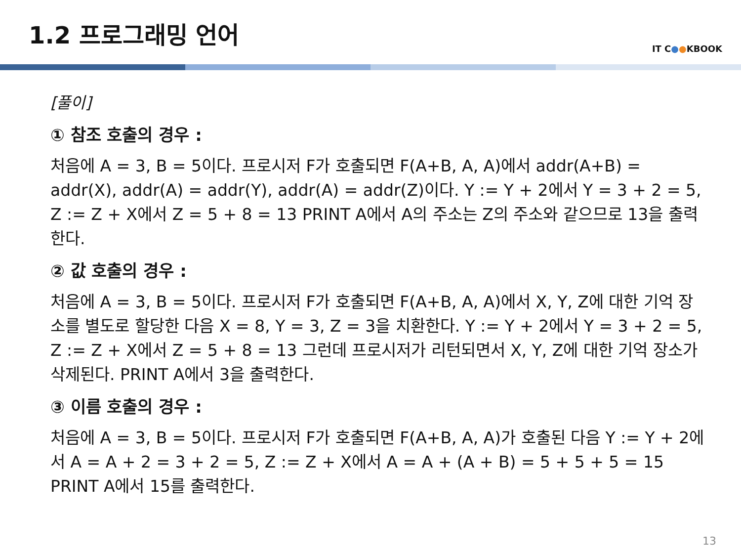1.2 프로그래밍 언어
IT C●●KBOOK
[풀이]
① 참조 호출의 경우 :
처음에 A = 3, B = 5이다. 프로시저 F가 호출되면 F(A+B, A, A)에서 addr(A+B) = addr(X), addr(A) = addr(Y), addr(A) = addr(Z)이다. Y := Y + 2에서 Y = 3 + 2 = 5, Z := Z + X에서 Z = 5 + 8 = 13 PRINT A에서 A의 주소는 Z의 주소와 같으므로 13을 출력한다.
② 값 호출의 경우 :
처음에 A = 3, B = 5이다. 프로시저 F가 호출되면 F(A+B, A, A)에서 X, Y, Z에 대한 기억 장 소를 별도로 할당한 다음 X = 8, Y = 3, Z = 3을 치환한다. Y := Y + 2에서 Y = 3 + 2 = 5, Z := Z + X에서 Z = 5 + 8 = 13 그런데 프로시저가 리턴되면서 X, Y, Z에 대한 기억 장소가 삭제된다. PRINT A에서 3을 출력한다.
③ 이름 호출의 경우 :
처음에 A = 3, B = 5이다. 프로시저 F가 호출되면 F(A+B, A, A)가 호출된 다음 Y := Y + 2에서 A = A + 2 = 3 + 2 = 5, Z := Z + X에서 A = A + (A + B) = 5 + 5 + 5 = 15 PRINT A에서 15를 출력한다.
13